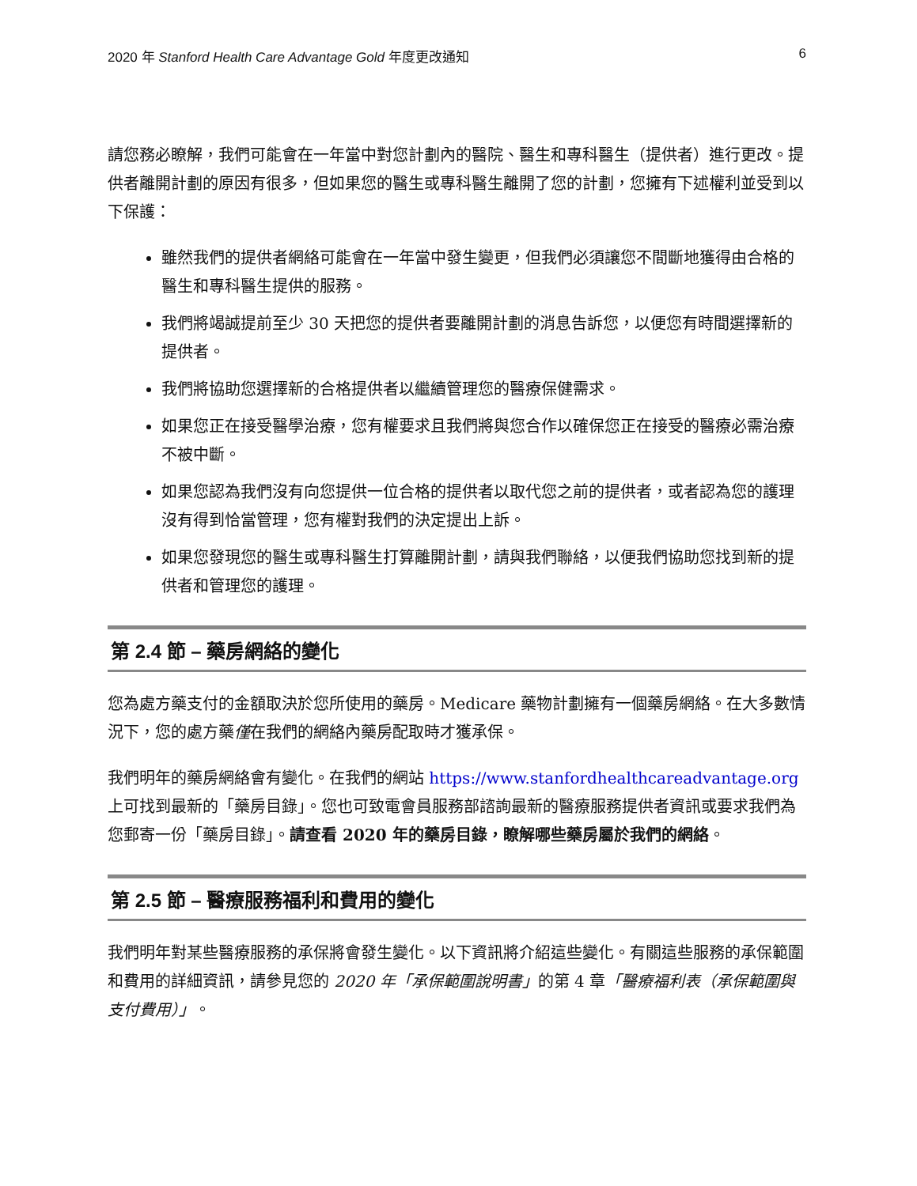2020 年 Stanford Health Care Advantage Gold 年度更改通知 6
請您務必瞭解，我們可能會在一年當中對您計劃內的醫院、醫生和專科醫生（提供者）進行更改。提供者離開計劃的原因有很多，但如果您的醫生或專科醫生離開了您的計劃，您擁有下述權利並受到以下保護：
雖然我們的提供者網絡可能會在一年當中發生變更，但我們必須讓您不間斷地獲得由合格的醫生和專科醫生提供的服務。
我們將竭誠提前至少 30 天把您的提供者要離開計劃的消息告訴您，以便您有時間選擇新的提供者。
我們將協助您選擇新的合格提供者以繼續管理您的醫療保健需求。
如果您正在接受醫學治療，您有權要求且我們將與您合作以確保您正在接受的醫療必需治療不被中斷。
如果您認為我們沒有向您提供一位合格的提供者以取代您之前的提供者，或者認為您的護理沒有得到恰當管理，您有權對我們的決定提出上訴。
如果您發現您的醫生或專科醫生打算離開計劃，請與我們聯絡，以便我們協助您找到新的提供者和管理您的護理。
第 2.4 節 – 藥房網絡的變化
您為處方藥支付的金額取決於您所使用的藥房。Medicare 藥物計劃擁有一個藥房網絡。在大多數情況下，您的處方藥僅在我們的網絡內藥房配取時才獲承保。
我們明年的藥房網絡會有變化。在我們的網站 https://www.stanfordhealthcareadvantage.org 上可找到最新的「藥房目錄」。您也可致電會員服務部諮詢最新的醫療服務提供者資訊或要求我們為您郵寄一份「藥房目錄」。請查看 2020 年的藥房目錄，瞭解哪些藥房屬於我們的網絡。
第 2.5 節 – 醫療服務福利和費用的變化
我們明年對某些醫療服務的承保將會發生變化。以下資訊將介紹這些變化。有關這些服務的承保範圍和費用的詳細資訊，請參見您的 2020 年「承保範圍說明書」的第 4 章「醫療福利表（承保範圍與支付費用）」。